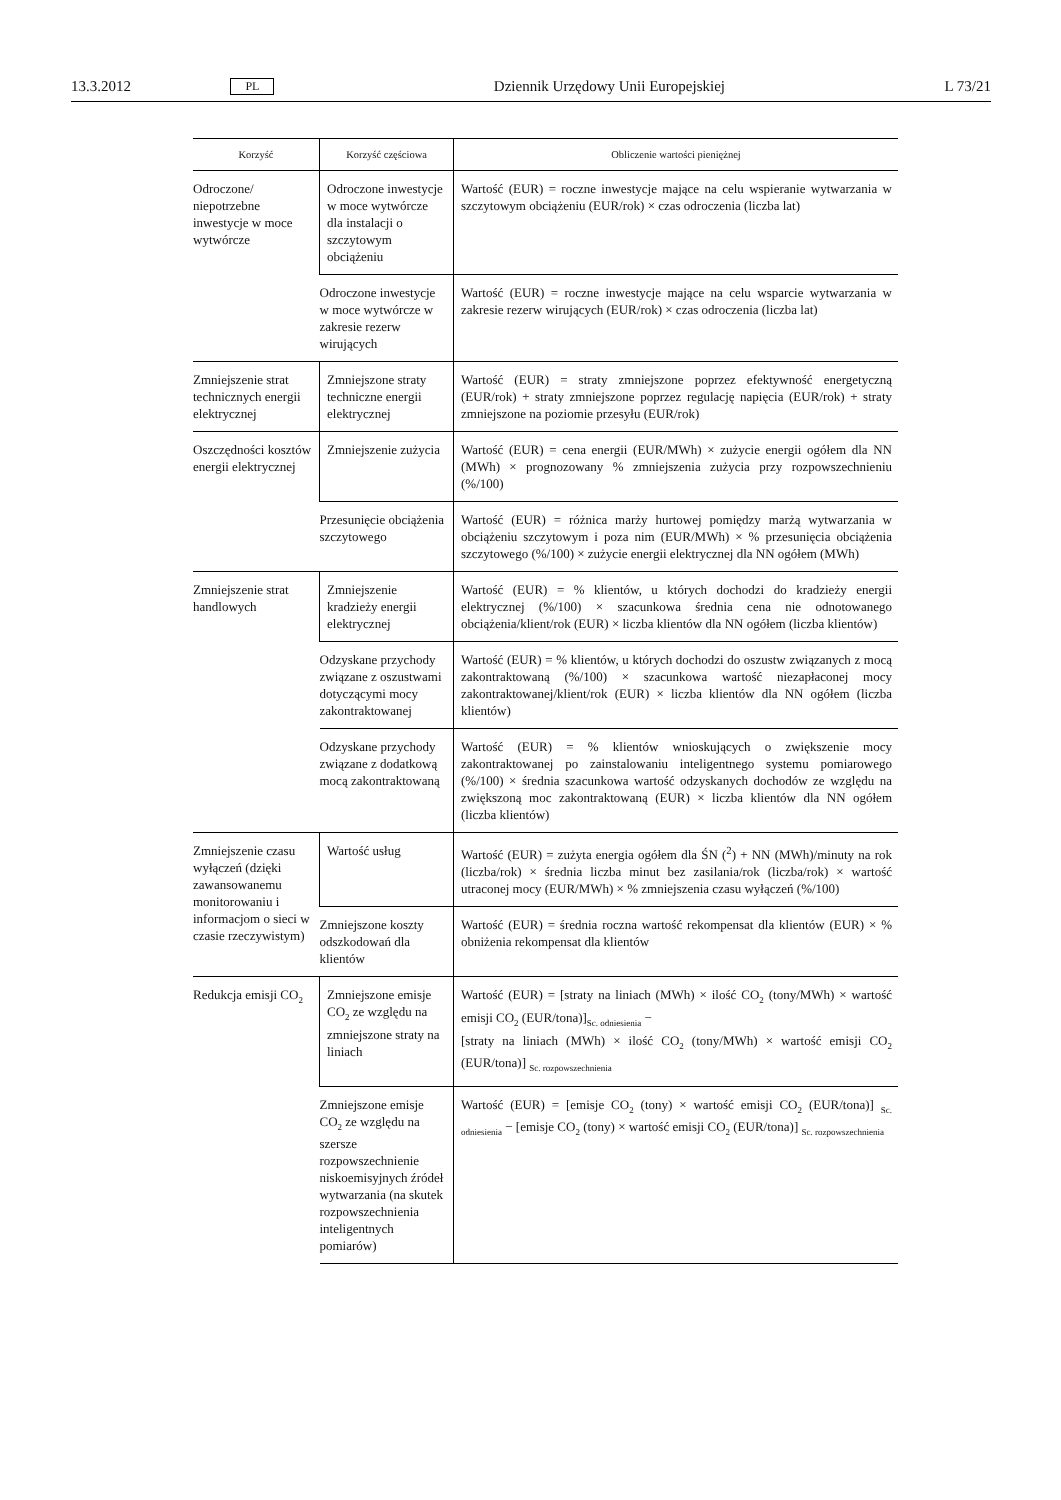13.3.2012 PL Dziennik Urzędowy Unii Europejskiej L 73/21
| Korzyść | Korzyść częściowa | Obliczenie wartości pieniężnej |
| --- | --- | --- |
| Odroczone/ niepotrzebne inwestycje w moce wytwórcze | Odroczone inwestycje w moce wytwórcze dla instalacji o szczytowym obciążeniu | Wartość (EUR) = roczne inwestycje mające na celu wspieranie wytwarzania w szczytowym obciążeniu (EUR/rok) × czas odroczenia (liczba lat) |
| | Odroczone inwestycje w moce wytwórcze w zakresie rezerw wirujących | Wartość (EUR) = roczne inwestycje mające na celu wsparcie wytwarzania w zakresie rezerw wirujących (EUR/rok) × czas odroczenia (liczba lat) |
| Zmniejszenie strat technicznych energii elektrycznej | Zmniejszone straty techniczne energii elektrycznej | Wartość (EUR) = straty zmniejszone poprzez efektywność energetyczną (EUR/rok) + straty zmniejszone poprzez regulację napięcia (EUR/rok) + straty zmniejszone na poziomie przesyłu (EUR/rok) |
| Oszczędności kosztów energii elektrycznej | Zmniejszenie zużycia | Wartość (EUR) = cena energii (EUR/MWh) × zużycie energii ogółem dla NN (MWh) × prognozowany % zmniejszenia zużycia przy rozpowszechnieniu (%/100) |
| | Przesunięcie obciążenia szczytowego | Wartość (EUR) = różnica marży hurtowej pomiędzy marżą wytwarzania w obciążeniu szczytowym i poza nim (EUR/MWh) × % przesunięcia obciążenia szczytowego (%/100) × zużycie energii elektrycznej dla NN ogółem (MWh) |
| Zmniejszenie strat handlowych | Zmniejszenie kradzieży energii elektrycznej | Wartość (EUR) = % klientów, u których dochodzi do kradzieży energii elektrycznej (%/100) × szacunkowa średnia cena nie odnotowanego obciążenia/klient/rok (EUR) × liczba klientów dla NN ogółem (liczba klientów) |
| | Odzyskane przychody związane z oszustwami dotyczącymi mocy zakontraktowanej | Wartość (EUR) = % klientów, u których dochodzi do oszustw związanych z mocą zakontraktowaną (%/100) × szacunkowa wartość niezapłaconej mocy zakontraktowanej/klient/rok (EUR) × liczba klientów dla NN ogółem (liczba klientów) |
| | Odzyskane przychody związane z dodatkową mocą zakontraktowaną | Wartość (EUR) = % klientów wnioskujących o zwiększenie mocy zakontraktowanej po zainstalowaniu inteligentnego systemu pomiarowego (%/100) × średnia szacunkowa wartość odzyskanych dochodów ze względu na zwiększoną moc zakontraktowaną (EUR) × liczba klientów dla NN ogółem (liczba klientów) |
| Zmniejszenie czasu wyłączeń (dzięki zawansowanemu monitorowaniu i informacjom o sieci w czasie rzeczywistym) | Wartość usług | Wartość (EUR) = zużyta energia ogółem dla ŚN (<sup>2</sup>) + NN (MWh)/minuty na rok (liczba/rok) × średnia liczba minut bez zasilania/rok (liczba/rok) × wartość utraconej mocy (EUR/MWh) × % zmniejszenia czasu wyłączeń (%/100) |
| | Zmniejszone koszty odszkodowań dla klientów | Wartość (EUR) = średnia roczna wartość rekompensat dla klientów (EUR) × % obniżenia rekompensat dla klientów |
| Redukcja emisji CO<sub>2</sub> | Zmniejszone emisje CO<sub>2</sub> ze względu na zmniejszone straty na liniach | Wartość (EUR) = [straty na liniach (MWh) × ilość CO<sub>2</sub> (tony/MWh) × wartość emisji CO<sub>2</sub> (EUR/tona)]<sub>Sc. odniesienia</sub> − [straty na liniach (MWh) × ilość CO<sub>2</sub> (tony/MWh) × wartość emisji CO<sub>2</sub> (EUR/tona)] <sub>Sc. rozpowszechnienia</sub> |
| | Zmniejszone emisje CO<sub>2</sub> ze względu na szersze rozpowszechnienie niskoemisyjnych źródeł wytwarzania (na skutek rozpowszechnienia inteligentnych pomiarów) | Wartość (EUR) = [emisje CO<sub>2</sub> (tony) × wartość emisji CO<sub>2</sub> (EUR/tona)] <sub>Sc. odniesienia</sub> − [emisje CO<sub>2</sub> (tony) × wartość emisji CO<sub>2</sub> (EUR/tona)] <sub>Sc. rozpowszechnienia</sub> |